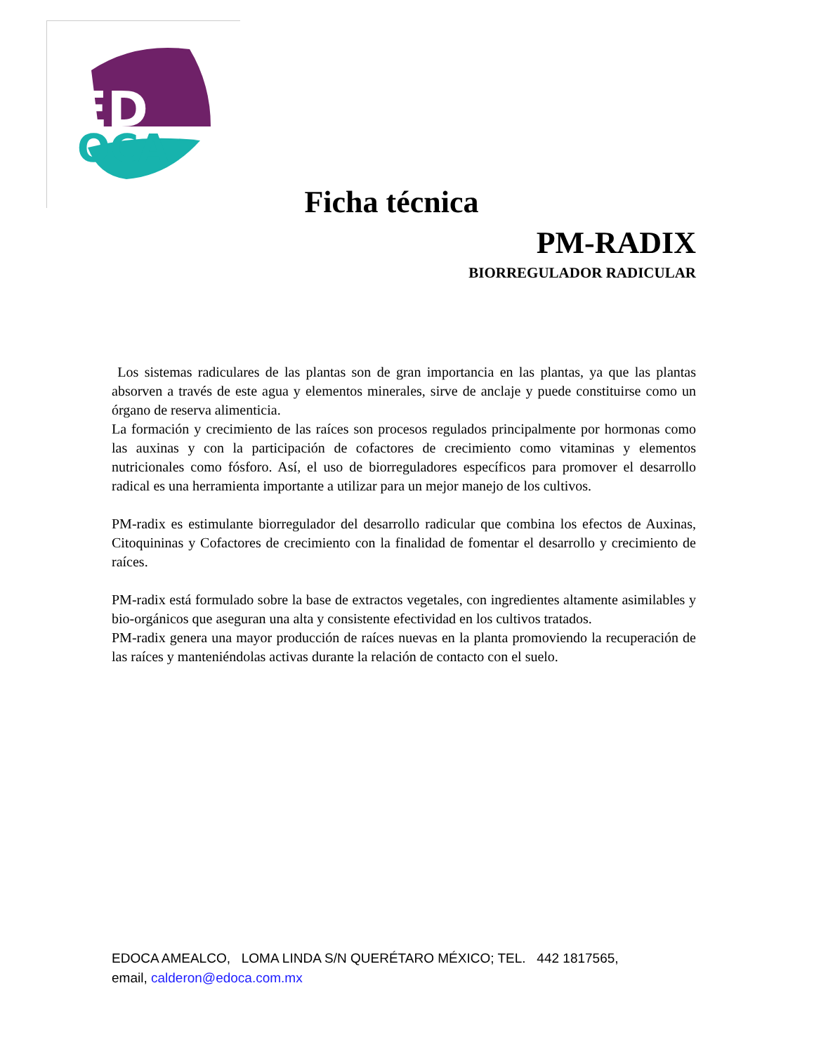ED
OCA
Ficha técnica
PM-RADIX
BIORREGULADOR RADICULAR
Los sistemas radiculares de las plantas son de gran importancia en las plantas, ya que las plantas absorven a través de este agua y elementos minerales, sirve de anclaje y puede constituirse como un órgano de reserva alimenticia.
La formación y crecimiento de las raíces son procesos regulados principalmente por hormonas como las auxinas y con la participación de cofactores de crecimiento como vitaminas y elementos nutricionales como fósforo. Así, el uso de biorreguladores específicos para promover el desarrollo radical es una herramienta importante a utilizar para un mejor manejo de los cultivos.
PM-radix es estimulante biorregulador del desarrollo radicular que combina los efectos de Auxinas, Citoquininas y Cofactores de crecimiento con la finalidad de fomentar el desarrollo y crecimiento de raíces.
PM-radix está formulado sobre la base de extractos vegetales, con ingredientes altamente asimilables y bio-orgánicos que aseguran una alta y consistente efectividad en los cultivos tratados.
PM-radix genera una mayor producción de raíces nuevas en la planta promoviendo la recuperación de las raíces y manteniéndolas activas durante la relación de contacto con el suelo.
EDOCA AMEALCO, LOMA LINDA S/N QUERÉTARO MÉXICO; TEL. 442 1817565,
email, calderon@edoca.com.mx